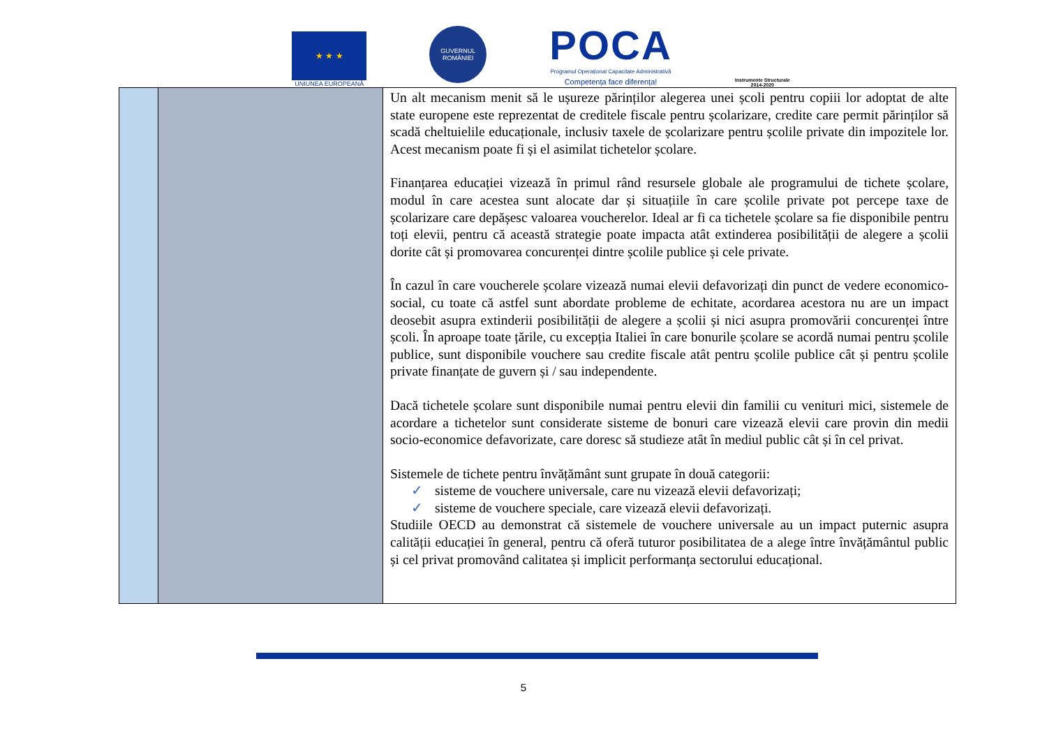★ ★ ★
UNIUNEA EUROPEANĂ
GUVERNUL ROMÂNIEI
POCA
Programul Operațional Capacitate Administrativă
Competența face diferența!
Instrumente Structurale
2014-2020
Un alt mecanism menit să le ușureze părinților alegerea unei școli pentru copiii lor adoptat de alte state europene este reprezentat de creditele fiscale pentru școlarizare, credite care permit părinților să scadă cheltuielile educaționale, inclusiv taxele de școlarizare pentru școlile private din impozitele lor. Acest mecanism poate fi și el asimilat tichetelor școlare.
Finanțarea educației vizează în primul rând resursele globale ale programului de tichete școlare, modul în care acestea sunt alocate dar și situațiile în care școlile private pot percepe taxe de școlarizare care depășesc valoarea voucherelor. Ideal ar fi ca tichetele școlare sa fie disponibile pentru toți elevii, pentru că această strategie poate impacta atât extinderea posibilității de alegere a școlii dorite cât și promovarea concurenței dintre școlile publice și cele private.
În cazul în care voucherele școlare vizează numai elevii defavorizați din punct de vedere economico-social, cu toate că astfel sunt abordate probleme de echitate, acordarea acestora nu are un impact deosebit asupra extinderii posibilității de alegere a școlii și nici asupra promovării concurenței între școli. În aproape toate țările, cu excepția Italiei în care bonurile școlare se acordă numai pentru școlile publice, sunt disponibile vouchere sau credite fiscale atât pentru școlile publice cât și pentru școlile private finanțate de guvern și / sau independente.
Dacă tichetele școlare sunt disponibile numai pentru elevii din familii cu venituri mici, sistemele de acordare a tichetelor sunt considerate sisteme de bonuri care vizează elevii care provin din medii socio-economice defavorizate, care doresc să studieze atât în mediul public cât și în cel privat.
Sistemele de tichete pentru învățământ sunt grupate în două categorii:
✓ sisteme de vouchere universale, care nu vizează elevii defavorizați;
✓ sisteme de vouchere speciale, care vizează elevii defavorizați.
Studiile OECD au demonstrat că sistemele de vouchere universale au un impact puternic asupra calității educației în general, pentru că oferă tuturor posibilitatea de a alege între învățământul public și cel privat promovând calitatea și implicit performanța sectorului educațional.
5